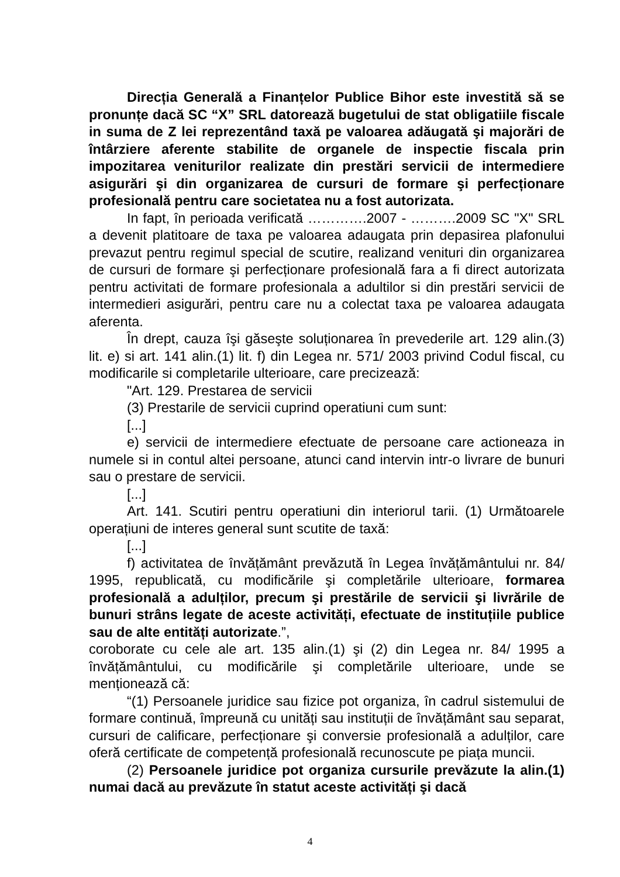Direcția Generală a Finanțelor Publice Bihor este investită să se pronunțe dacă SC “X” SRL datorează bugetului de stat obligatiile fiscale in suma de Z lei reprezentând taxă pe valoarea adăugată şi majorări de întârziere aferente stabilite de organele de inspectie fiscala prin impozitarea veniturilor realizate din prestări servicii de intermediere asigurări şi din organizarea de cursuri de formare şi perfecționare profesională pentru care societatea nu a fost autorizata.
In fapt, în perioada verificată ………….2007 - ……….2009 SC "X" SRL a devenit platitoare de taxa pe valoarea adaugata prin depasirea plafonului prevazut pentru regimul special de scutire, realizand venituri din organizarea de cursuri de formare şi perfecționare profesională fara a fi direct autorizata pentru activitati de formare profesionala a adultilor si din prestări servicii de intermedieri asigurări, pentru care nu a colectat taxa pe valoarea adaugata aferenta.
În drept, cauza îşi găseşte soluționarea în prevederile art. 129 alin.(3) lit. e) si art. 141 alin.(1) lit. f) din Legea nr. 571/ 2003 privind Codul fiscal, cu modificarile si completarile ulterioare, care precizează:
"Art. 129. Prestarea de servicii
(3) Prestarile de servicii cuprind operatiuni cum sunt:
[...]
e) servicii de intermediere efectuate de persoane care actioneaza in numele si in contul altei persoane, atunci cand intervin intr-o livrare de bunuri sau o prestare de servicii.
[...]
Art. 141. Scutiri pentru operatiuni din interiorul tarii. (1) Următoarele operațiuni de interes general sunt scutite de taxă:
[...]
f) activitatea de învățământ prevăzută în Legea învățământului nr. 84/ 1995, republicată, cu modificările şi completările ulterioare, formarea profesională a adulților, precum şi prestările de servicii şi livrările de bunuri strâns legate de aceste activități, efectuate de instituțiile publice sau de alte entități autorizate.”,
coroborate cu cele ale art. 135 alin.(1) şi (2) din Legea nr. 84/ 1995 a învățământului, cu modificările şi completările ulterioare, unde se menționează că:
“(1) Persoanele juridice sau fizice pot organiza, în cadrul sistemului de formare continuă, împreună cu unități sau instituții de învățământ sau separat, cursuri de calificare, perfecționare şi conversie profesională a adulților, care oferă certificate de competență profesională recunoscute pe piața muncii.
(2) Persoanele juridice pot organiza cursurile prevăzute la alin.(1) numai dacă au prevăzute în statut aceste activități şi dacă
4